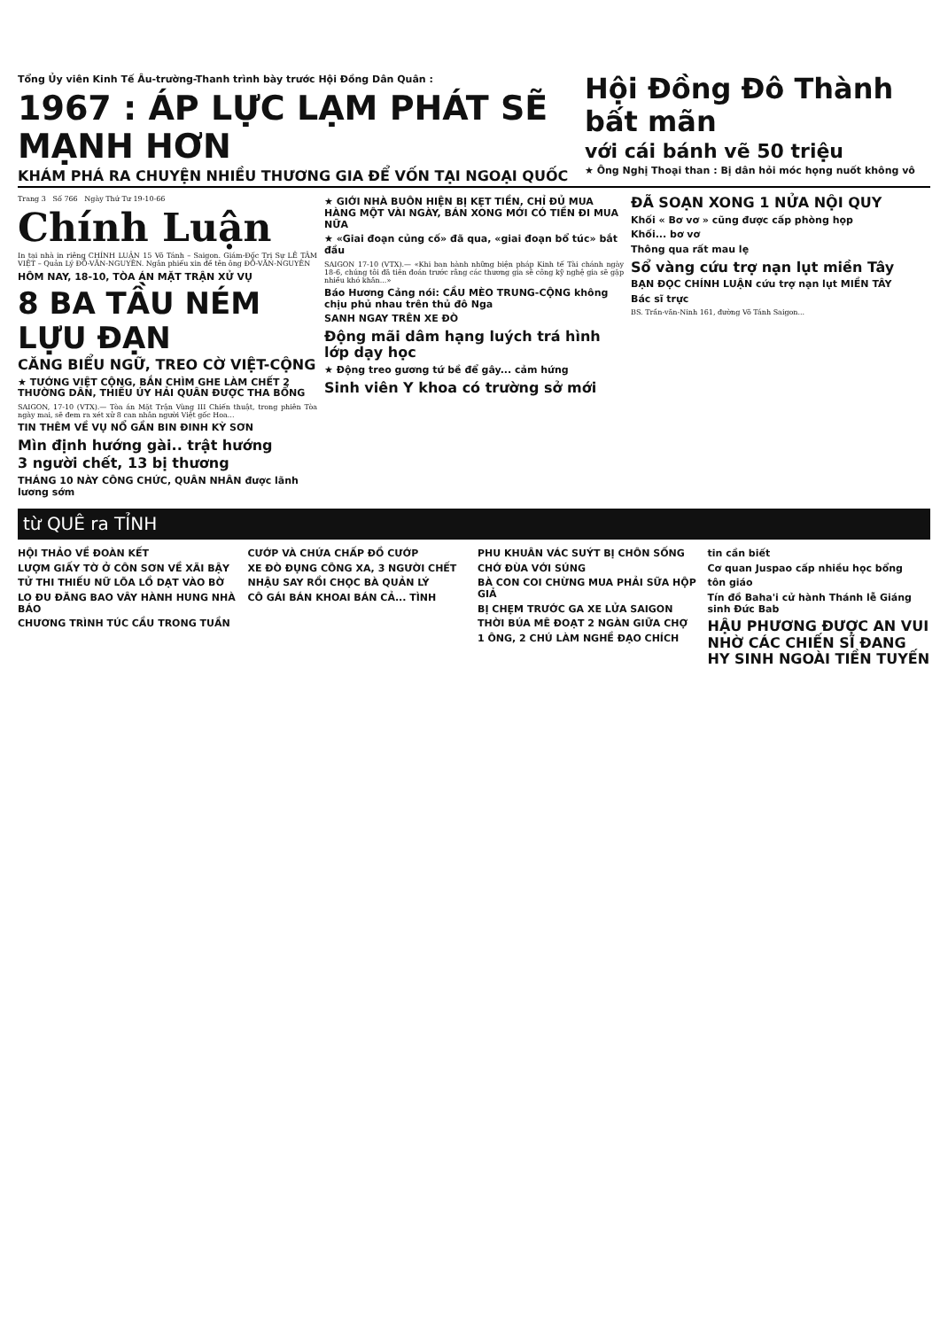Tổng Ủy viên Kinh Tế Âu-trường-Thanh trình bày trước Hội Đồng Dân Quân :
1967 : ÁP LỰC LẠM PHÁT SẼ MẠNH HƠN
KHÁM PHÁ RA CHUYỆN NHIỀU THƯƠNG GIA ĐỂ VỐN TẠI NGOẠI QUỐC
Hội Đồng Đô Thành bất mãn
với cái bánh vẽ 50 triệu
★ Ông Nghị Thoại than : Bị dân hỏi móc họng nuốt không vô
Trang 3 Số 766 Ngày Thứ Tư 19-10-66
Chính Luận
In tại nhà in riêng CHÍNH LUẬN 15 Võ Tánh – Saigon. Giám-Đốc Trị Sự LÊ TÂM VIỆT – Quản Lý ĐỖ-VĂN-NGUYÊN. Ngân phiếu xin đề tên ông ĐỖ-VĂN-NGUYÊN
HÔM NAY, 18-10, TÒA ÁN MẶT TRẬN XỬ VỤ
8 BA TẦU NÉM LỰU ĐẠN
CĂNG BIỂU NGỮ, TREO CỜ VIỆT-CỘNG
★ TƯỚNG VIỆT CỘNG, BẮN CHÌM GHE LÀM CHẾT 2 THƯỜNG DÂN, THIẾU ÚY HẢI QUÂN ĐƯỢC THA BỔNG
SAIGON, 17-10 (VTX).— Tòa án Mặt Trận Vùng III Chiến thuật, trong phiên Tòa ngày mai, sẽ đem ra xét xử 8 can nhân người Việt gốc Hoa...
TIN THÊM VỀ VỤ NỔ GẦN BIN ĐINH KỲ SƠN
Mìn định hướng gài.. trật hướng
3 người chết, 13 bị thương
THÁNG 10 NÀY CÔNG CHỨC, QUÂN NHÂN được lãnh lương sớm
★ GIỚI NHÀ BUÔN HIỆN BỊ KẸT TIỀN, CHỈ ĐỦ MUA HÀNG MỘT VÀI NGÀY, BÁN XONG MỚI CÓ TIỀN ĐI MUA NỮA
★ «Giai đoạn củng cố» đã qua, «giai đoạn bổ túc» bắt đầu
SAIGON 17-10 (VTX).— «Khi ban hành những biện pháp Kinh tế Tài chánh ngày 18-6, chúng tôi đã tiên đoán trước rằng các thương gia sẽ công kỹ nghệ gia sẽ gặp nhiều khó khăn...»
Báo Hương Cảng nói: CẦU MÈO TRUNG-CỘNG không chịu phủ nhau trên thủ đô Nga
SANH NGAY TRÊN XE ĐÒ
Động mãi dâm hạng luých trá hình lớp dạy học
★ Động treo gương tứ bề để gây... cảm hứng
Sinh viên Y khoa có trường sở mới
ĐÃ SOẠN XONG 1 NỬA NỘI QUY
Khối « Bơ vơ » cũng được cấp phòng họp
Khối... bơ vơ
Thông qua rất mau lẹ
Sổ vàng cứu trợ nạn lụt miền Tây
BẠN ĐỌC CHÍNH LUẬN cứu trợ nạn lụt MIỀN TÂY
Bác sĩ trực
BS. Trần-văn-Ninh 161, đường Võ Tánh Saigon...
từ QUÊ ra TỈNH
HỘI THẢO VỀ ĐOÀN KẾT
LƯỢM GIẤY TỜ Ở CÔN SƠN VỀ XÃI BẬY
TỬ THI THIẾU NỮ LÕA LỒ DẠT VÀO BỜ
LO ĐU ĐĂNG BAO VÂY HÀNH HUNG NHÀ BÁO
CHƯƠNG TRÌNH TÚC CẦU TRONG TUẦN
CƯỚP VÀ CHỨA CHẤP ĐỒ CƯỚP
XE ĐÒ ĐỤNG CÔNG XA, 3 NGƯỜI CHẾT
NHẬU SAY RỒI CHỌC BÀ QUẢN LÝ
CÔ GÁI BÁN KHOAI BÁN CẢ... TÌNH
PHU KHUÂN VÁC SUÝT BỊ CHÔN SỐNG
CHỚ ĐÙA VỚI SÚNG
BÀ CON COI CHỪNG MUA PHẢI SỮA HỘP GIẢ
BỊ CHẸM TRƯỚC GA XE LỬA SAIGON
THỜI BÚA MÊ ĐOẠT 2 NGÀN GIỮA CHỢ
1 ÔNG, 2 CHÚ LÀM NGHỀ ĐẠO CHÍCH
tin cần biết
Cơ quan Juspao cấp nhiều học bổng
tôn giáo
Tín đồ Baha'i cử hành Thánh lễ Giáng sinh Đức Bab
HẬU PHƯƠNG ĐƯỢC AN VUI NHỜ CÁC CHIẾN SĨ ĐANG HY SINH NGOÀI TIỀN TUYẾN